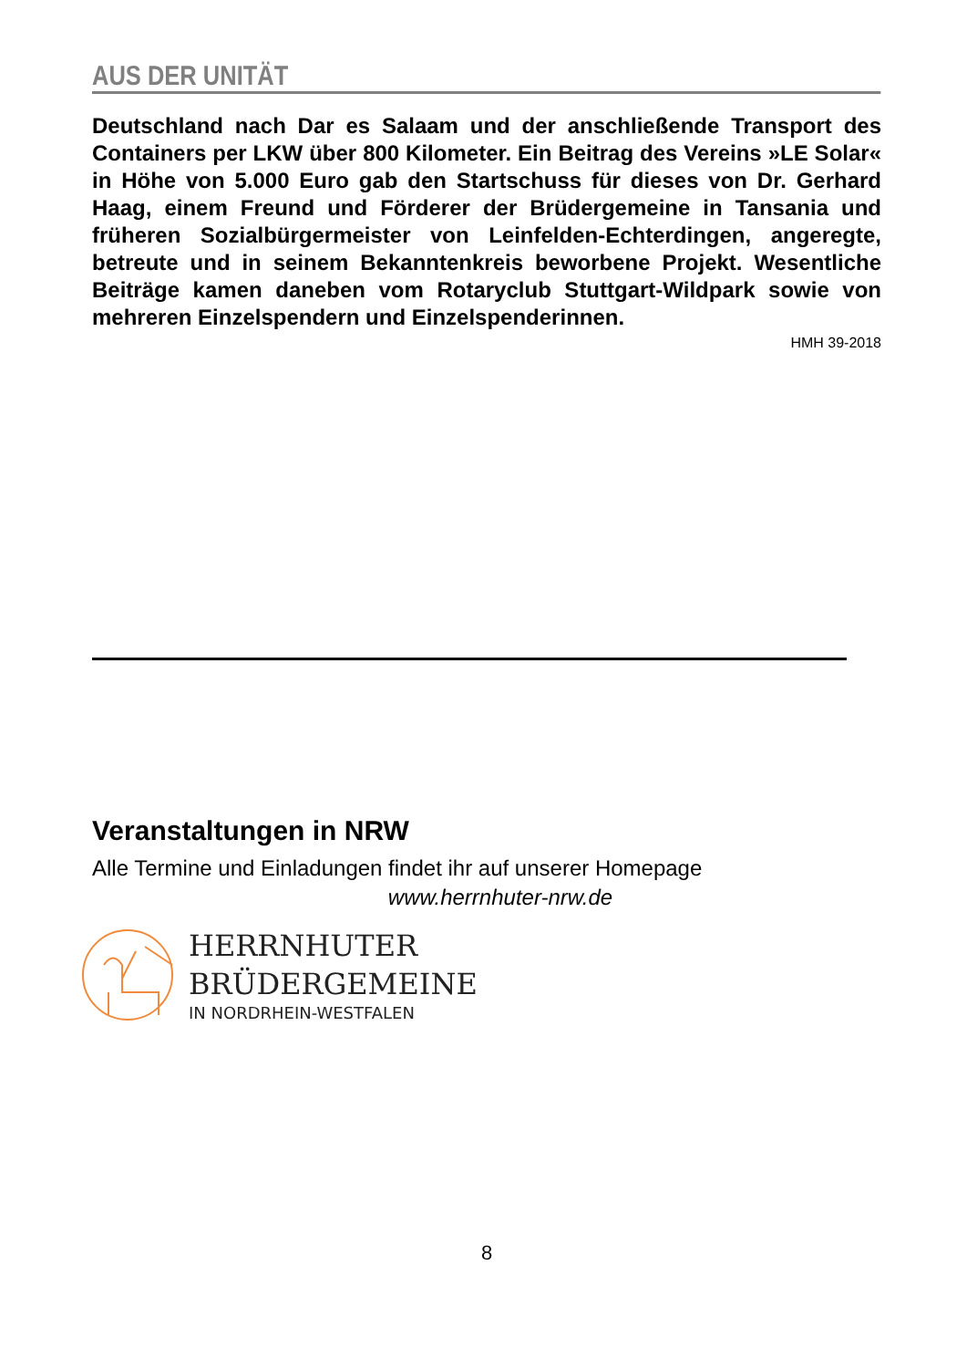AUS DER UNITÄT
Deutschland nach Dar es Salaam und der anschließende Transport des Containers per LKW über 800 Kilometer. Ein Beitrag des Vereins »LE Solar« in Höhe von 5.000 Euro gab den Startschuss für dieses von Dr. Gerhard Haag, einem Freund und Förderer der Brüdergemeine in Tansania und früheren Sozialbürgermeister von Leinfelden-Echterdingen, angeregte, betreute und in seinem Bekanntenkreis beworbene Projekt. Wesentliche Beiträge kamen daneben vom Rotaryclub Stuttgart-Wildpark sowie von mehreren Einzelspendern und Einzelspenderinnen.
HMH 39-2018
Veranstaltungen in NRW
Alle Termine und Einladungen findet ihr auf unserer Homepage
www.herrnhuter-nrw.de
HERRNHUTER
BRÜDERGEMEINE
IN NORDRHEIN-WESTFALEN
8